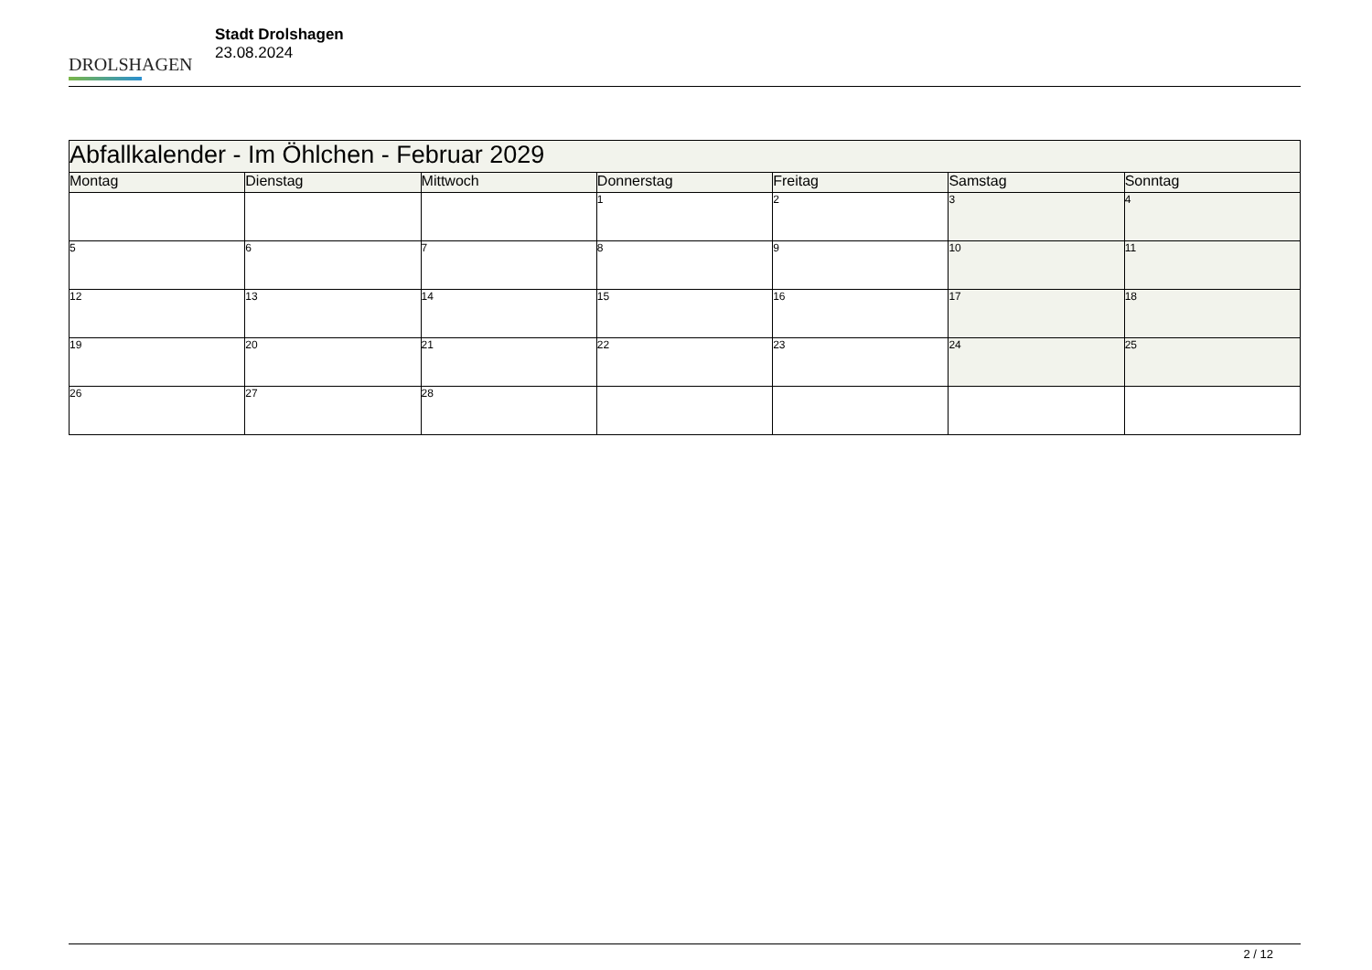DROLSHAGEN
Stadt Drolshagen
23.08.2024
| Abfallkalender - Im Öhlchen - Februar 2029 | | | | | | |
| --- | --- | --- | --- | --- | --- | --- |
| Montag | Dienstag | Mittwoch | Donnerstag | Freitag | Samstag | Sonntag |
| | | | 1 | 2 | 3 | 4 |
| 5 | 6 | 7 | 8 | 9 | 10 | 11 |
| 12 | 13 | 14 | 15 | 16 | 17 | 18 |
| 19 | 20 | 21 | 22 | 23 | 24 | 25 |
| 26 | 27 | 28 | | | | |
2 / 12